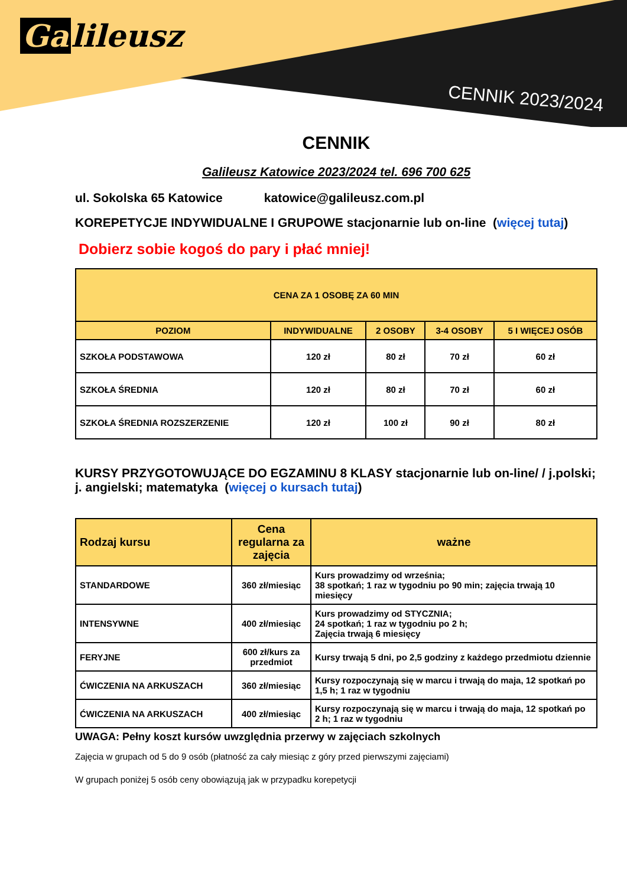Ga lileusz
CENNIK 2023/2024
CENNIK
Galileusz Katowice 2023/2024 tel. 696 700 625
ul. Sokolska 65 Katowice katowice@galileusz.com.pl
KOREPETYCJE INDYWIDUALNE I GRUPOWE stacjonarnie lub on-line (więcej tutaj)
Dobierz sobie kogoś do pary i płać mniej!
| CENA ZA 1 OSOBĘ ZA 60 MIN | | | | |
| --- | --- | --- | --- | --- |
| POZIOM | INDYWIDUALNE | 2 OSOBY | 3-4 OSOBY | 5 I WIĘCEJ OSÓB |
| SZKOŁA PODSTAWOWA | 120 zł | 80 zł | 70 zł | 60 zł |
| SZKOŁA ŚREDNIA | 120 zł | 80 zł | 70 zł | 60 zł |
| SZKOŁA ŚREDNIA ROZSZERZENIE | 120 zł | 100 zł | 90 zł | 80 zł |
KURSY PRZYGOTOWUJĄCE DO EGZAMINU 8 KLASY stacjonarnie lub on-line/ / j.polski; j. angielski; matematyka (więcej o kursach tutaj)
| Rodzaj kursu | Cena regularna za zajęcia | ważne |
| --- | --- | --- |
| STANDARDOWE | 360 zł/miesiąc | Kurs prowadzimy od września; 38 spotkań; 1 raz w tygodniu po 90 min; zajęcia trwają 10 miesięcy |
| INTENSYWNE | 400 zł/miesiąc | Kurs prowadzimy od STYCZNIA; 24 spotkań; 1 raz w tygodniu po 2 h; Zajęcia trwają 6 miesięcy |
| FERYJNE | 600 zł/kurs za przedmiot | Kursy trwają 5 dni, po 2,5 godziny z każdego przedmiotu dziennie |
| ĆWICZENIA NA ARKUSZACH | 360 zł/miesiąc | Kursy rozpoczynają się w marcu i trwają do maja, 12 spotkań po 1,5 h; 1 raz w tygodniu |
| ĆWICZENIA NA ARKUSZACH | 400 zł/miesiąc | Kursy rozpoczynają się w marcu i trwają do maja, 12 spotkań po 2 h; 1 raz w tygodniu |
UWAGA: Pełny koszt kursów uwzględnia przerwy w zajęciach szkolnych
Zajęcia w grupach od 5 do 9 osób (płatność za cały miesiąc z góry przed pierwszymi zajęciami)
W grupach poniżej 5 osób ceny obowiązują jak w przypadku korepetycji